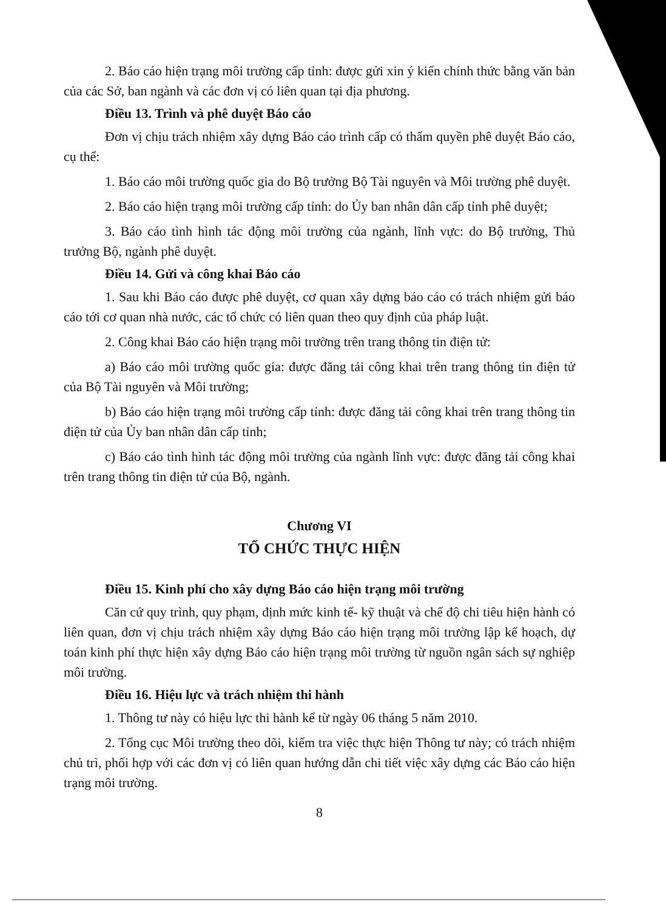2. Báo cáo hiện trạng môi trường cấp tỉnh: được gửi xin ý kiến chính thức bằng văn bản của các Sở, ban ngành và các đơn vị có liên quan tại địa phương.
Điều 13. Trình và phê duyệt Báo cáo
Đơn vị chịu trách nhiệm xây dựng Báo cáo trình cấp có thẩm quyền phê duyệt Báo cáo, cụ thể:
1. Báo cáo môi trường quốc gia do Bộ trưởng Bộ Tài nguyên và Môi trường phê duyệt.
2. Báo cáo hiện trạng môi trường cấp tỉnh: do Ủy ban nhân dân cấp tỉnh phê duyệt;
3. Báo cáo tình hình tác động môi trường của ngành, lĩnh vực: do Bộ trưởng, Thủ trưởng Bộ, ngành phê duyệt.
Điều 14. Gửi và công khai Báo cáo
1. Sau khi Báo cáo được phê duyệt, cơ quan xây dựng báo cáo có trách nhiệm gửi báo cáo tới cơ quan nhà nước, các tổ chức có liên quan theo quy định của pháp luật.
2. Công khai Báo cáo hiện trạng môi trường trên trang thông tin điện tử:
a) Báo cáo môi trường quốc gia: được đăng tải công khai trên trang thông tin điện tử của Bộ Tài nguyên và Môi trường;
b) Báo cáo hiện trạng môi trường cấp tỉnh: được đăng tải công khai trên trang thông tin điện tử của Ủy ban nhân dân cấp tỉnh;
c) Báo cáo tình hình tác động môi trường của ngành lĩnh vực: được đăng tải công khai trên trang thông tin điện tử của Bộ, ngành.
Chương VI
TỔ CHỨC THỰC HIỆN
Điều 15. Kinh phí cho xây dựng Báo cáo hiện trạng môi trường
Căn cứ quy trình, quy phạm, định mức kinh tế- kỹ thuật và chế độ chi tiêu hiện hành có liên quan, đơn vị chịu trách nhiệm xây dựng Báo cáo hiện trạng môi trường lập kế hoạch, dự toán kinh phí thực hiện xây dựng Báo cáo hiện trạng môi trường từ nguồn ngân sách sự nghiệp môi trường.
Điều 16. Hiệu lực và trách nhiệm thi hành
1. Thông tư này có hiệu lực thi hành kể từ ngày 06 tháng 5 năm 2010.
2. Tổng cục Môi trường theo dõi, kiểm tra việc thực hiện Thông tư này; có trách nhiệm chủ trì, phối hợp với các đơn vị có liên quan hướng dẫn chi tiết việc xây dựng các Báo cáo hiện trạng môi trường.
8